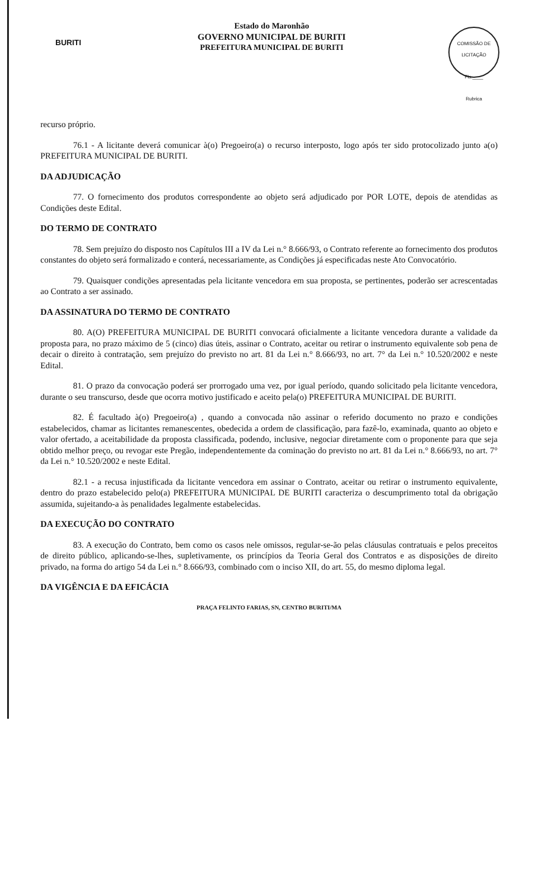BURITI
Estado do Maronhão
GOVERNO MUNICIPAL DE BURITI
PREFEITURA MUNICIPAL DE BURITI
COMISSÃO DE LICITAÇÃO
Fls.____
Rubrica
recurso próprio.
76.1 - A licitante deverá comunicar à(o) Pregoeiro(a) o recurso interposto, logo após ter sido protocolizado junto a(o) PREFEITURA MUNICIPAL DE BURITI.
DA ADJUDICAÇÃO
77. O fornecimento dos produtos correspondente ao objeto será adjudicado por POR LOTE, depois de atendidas as Condições deste Edital.
DO TERMO DE CONTRATO
78. Sem prejuízo do disposto nos Capítulos III a IV da Lei n.° 8.666/93, o Contrato referente ao fornecimento dos produtos constantes do objeto será formalizado e conterá, necessariamente, as Condições já especificadas neste Ato Convocatório.
79. Quaisquer condições apresentadas pela licitante vencedora em sua proposta, se pertinentes, poderão ser acrescentadas ao Contrato a ser assinado.
DA ASSINATURA DO TERMO DE CONTRATO
80. A(O) PREFEITURA MUNICIPAL DE BURITI convocará oficialmente a licitante vencedora durante a validade da proposta para, no prazo máximo de 5 (cinco) dias úteis, assinar o Contrato, aceitar ou retirar o instrumento equivalente sob pena de decair o direito à contratação, sem prejuízo do previsto no art. 81 da Lei n.° 8.666/93, no art. 7° da Lei n.° 10.520/2002 e neste Edital.
81. O prazo da convocação poderá ser prorrogado uma vez, por igual período, quando solicitado pela licitante vencedora, durante o seu transcurso, desde que ocorra motivo justificado e aceito pela(o) PREFEITURA MUNICIPAL DE BURITI.
82. É facultado à(o) Pregoeiro(a) , quando a convocada não assinar o referido documento no prazo e condições estabelecidos, chamar as licitantes remanescentes, obedecida a ordem de classificação, para fazê-lo, examinada, quanto ao objeto e valor ofertado, a aceitabilidade da proposta classificada, podendo, inclusive, negociar diretamente com o proponente para que seja obtido melhor preço, ou revogar este Pregão, independentemente da cominação do previsto no art. 81 da Lei n.° 8.666/93, no art. 7° da Lei n.° 10.520/2002 e neste Edital.
82.1 - a recusa injustificada da licitante vencedora em assinar o Contrato, aceitar ou retirar o instrumento equivalente, dentro do prazo estabelecido pelo(a) PREFEITURA MUNICIPAL DE BURITI caracteriza o descumprimento total da obrigação assumida, sujeitando-a às penalidades legalmente estabelecidas.
DA EXECUÇÃO DO CONTRATO
83. A execução do Contrato, bem como os casos nele omissos, regular-se-ão pelas cláusulas contratuais e pelos preceitos de direito público, aplicando-se-lhes, supletivamente, os princípios da Teoria Geral dos Contratos e as disposições de direito privado, na forma do artigo 54 da Lei n.° 8.666/93, combinado com o inciso XII, do art. 55, do mesmo diploma legal.
DA VIGÊNCIA E DA EFICÁCIA
PRAÇA FELINTO FARIAS, SN, CENTRO BURITI/MA